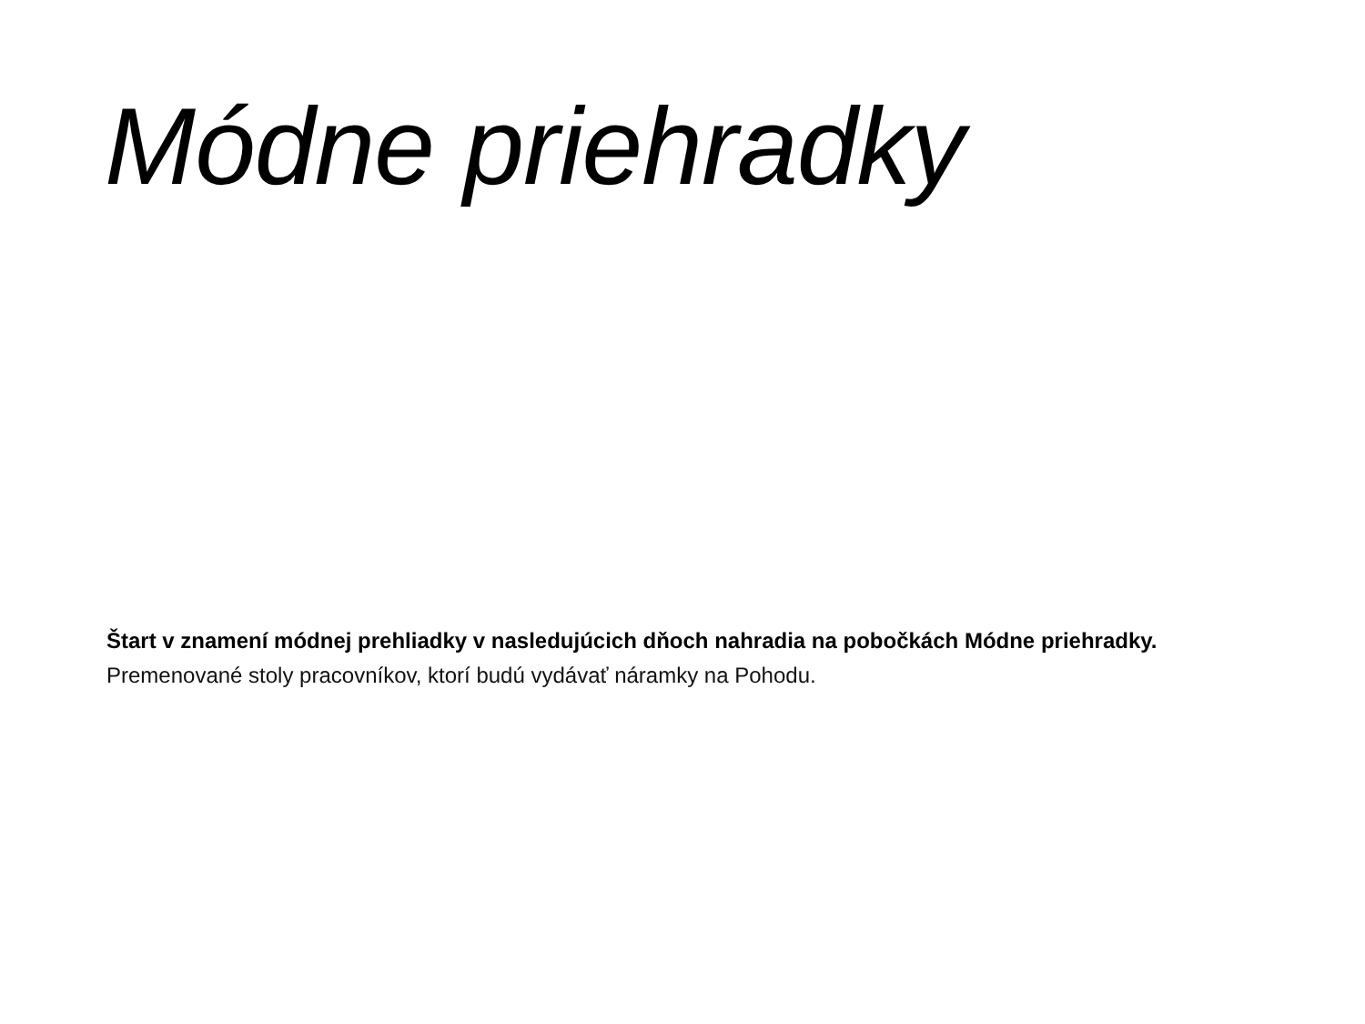Módne priehradky
Štart v znamení módnej prehliadky v nasledujúcich dňoch nahradia na pobočkách Módne priehradky.
Premenované stoly pracovníkov, ktorí budú vydávať náramky na Pohodu.